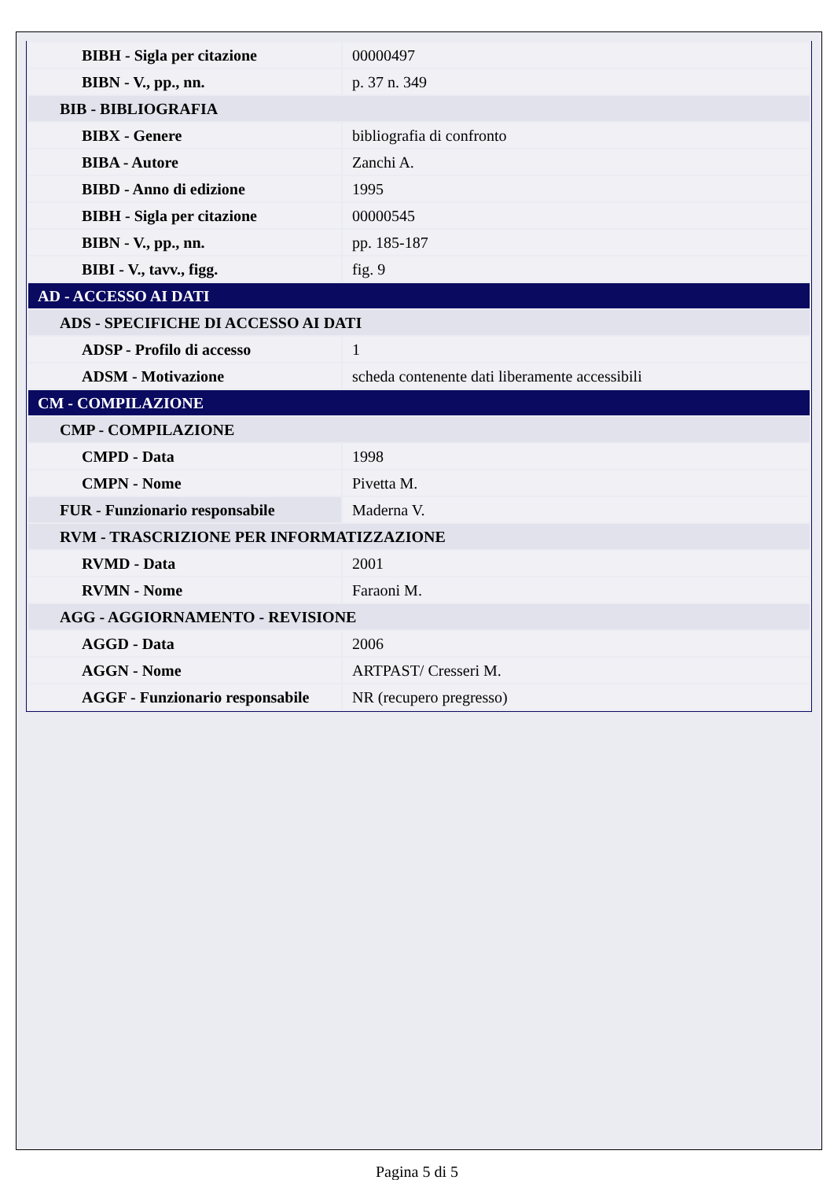| BIBH - Sigla per citazione | 00000497 |
| BIBN - V., pp., nn. | p. 37 n. 349 |
| BIB - BIBLIOGRAFIA | |
| BIBX - Genere | bibliografia di confronto |
| BIBA - Autore | Zanchi A. |
| BIBD - Anno di edizione | 1995 |
| BIBH - Sigla per citazione | 00000545 |
| BIBN - V., pp., nn. | pp. 185-187 |
| BIBI - V., tavv., figg. | fig. 9 |
| AD - ACCESSO AI DATI | |
| ADS - SPECIFICHE DI ACCESSO AI DATI | |
| ADSP - Profilo di accesso | 1 |
| ADSM - Motivazione | scheda contenente dati liberamente accessibili |
| CM - COMPILAZIONE | |
| CMP - COMPILAZIONE | |
| CMPD - Data | 1998 |
| CMPN - Nome | Pivetta M. |
| FUR - Funzionario responsabile | Maderna V. |
| RVM - TRASCRIZIONE PER INFORMATIZZAZIONE | |
| RVMD - Data | 2001 |
| RVMN - Nome | Faraoni M. |
| AGG - AGGIORNAMENTO - REVISIONE | |
| AGGD - Data | 2006 |
| AGGN - Nome | ARTPAST/ Cresseri M. |
| AGGF - Funzionario responsabile | NR (recupero pregresso) |
Pagina 5 di 5